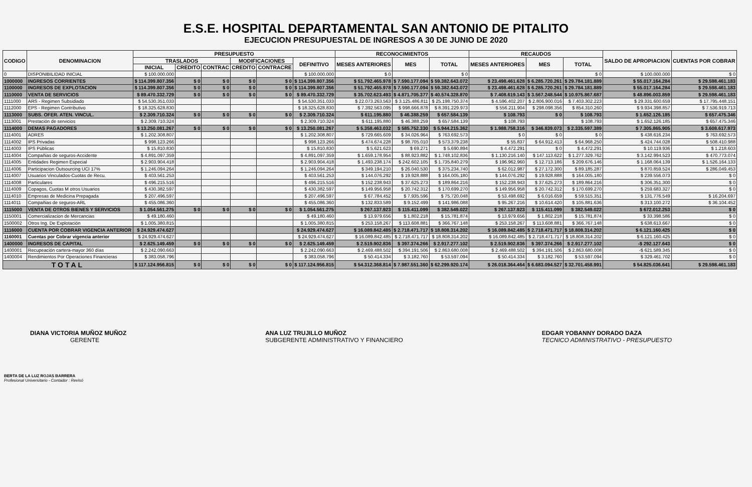E.S.E. HOSPITAL DEPARTAMENTAL SAN ANTONIO DE PITALITO
EJECUCION PRESUPUESTAL DE INGRESOS A 30 DE JUNIO DE 2020
| CODIGO | DENOMINACION | PRESUPUESTO | | | | | | RECONOCIMIENTOS | | | RECAUDOS | | | SALDO DE APROPIACION | CUENTAS POR COBRAR |
| --- | --- | --- | --- | --- | --- | --- | --- | --- | --- | --- | --- | --- | --- | --- | --- |
| | | TRASLADOS | | | MODIFICACIONES | | DEFINITIVO | MESES ANTERIORES | MES | TOTAL | MESES ANTERIORES | MES | TOTAL | | |
| | | INICIAL | CREDITO | CONTRAC | CREDITO | CONTRACRE | | | | | | | | | |
| 0 | DISPONIBILIDAD INICIAL | $ 100.000.000 | | | | | $ 100.000.000 | $ 0 | | $ 0 | | | $ 0 | $ 100.000.000 | $ 0 |
| 1000000 | INGRESOS CORRIENTES | $ 114.399.807.356 | $ 0 | $ 0 | $ 0 | $ 0 | $ 114.399.807.356 | $ 51.792.465.978 | $ 7.590.177.094 | $ 59.382.643.072 | $ 23.498.461.628 | $ 6.285.720.261 | $ 29.784.181.889 | $ 55.017.164.284 | $ 29.598.461.183 |
| 1100000 | INGRESOS DE EXPLOTACION | $ 114.399.807.356 | $ 0 | $ 0 | $ 0 | $ 0 | $ 114.399.807.356 | $ 51.792.465.978 | $ 7.590.177.094 | $ 59.382.643.072 | $ 23.498.461.628 | $ 6.285.720.261 | $ 29.784.181.889 | $ 55.017.164.284 | $ 29.598.461.183 |
| 1110000 | VENTA DE SERVICIOS | $ 89.470.332.729 | $ 0 | $ 0 | $ 0 | $ 0 | $ 89.470.332.729 | $ 35.702.623.493 | $ 4.871.705.377 | $ 40.574.328.870 | $ 7.408.619.143 | $ 3.567.248.544 | $ 10.975.867.687 | $ 48.896.003.859 | $ 29.598.461.183 |
| 1111000 | ARS - Regimen Subsidiado | $ 54.530.351.033 | | | | | $ 54.530.351.033 | $ 22.073.263.563 | $ 3.125.486.811 | $ 25.198.750.374 | $ 4.596.402.207 | $ 2.806.900.016 | $ 7.403.302.223 | $ 29.331.600.659 | $ 17.795.448.151 |
| 1112000 | EPS - Regimen Contributivo | $ 18.325.628.830 | | | | | $ 18.325.628.830 | $ 7.392.563.095 | $ 998.666.878 | $ 8.391.229.973 | $ 556.211.904 | $ 298.098.356 | $ 854.310.260 | $ 9.934.398.857 | $ 7.536.919.713 |
| 1113000 | SUBS. OFER. ATEN. VINCUL. | $ 2.309.710.324 | $ 0 | $ 0 | $ 0 | $ 0 | $ 2.309.710.324 | $ 611.195.880 | $ 46.388.259 | $ 657.584.139 | $ 108.793 | $ 0 | $ 108.793 | $ 1.652.126.185 | $ 657.475.346 |
| 1113001 | Prestación de servicios | $ 2.309.710.324 | | | | | $ 2.309.710.324 | $ 611.195.880 | $ 46.388.259 | $ 657.584.139 | $ 108.793 | | $ 108.793 | $ 1.652.126.185 | $ 657.475.346 |
| 1114000 | DEMAS PAGADORES | $ 13.250.081.267 | $ 0 | $ 0 | $ 0 | $ 0 | $ 13.250.081.267 | $ 5.358.463.032 | $ 585.752.330 | $ 5.944.215.362 | $ 1.988.758.316 | $ 346.839.073 | $ 2.335.597.389 | $ 7.305.865.905 | $ 3.608.617.973 |
| 1114001 | ADRES | $ 1.202.308.807 | | | | | $ 1.202.308.807 | $ 729.665.609 | $ 34.026.964 | $ 763.692.573 | $ 0 | $ 0 | $ 0 | $ 438.616.234 | $ 763.692.573 |
| 1114002 | IPS Privadas | $ 998.123.266 | | | | | $ 998.123.266 | $ 474.674.228 | $ 98.705.010 | $ 573.379.238 | $ 55.837 | $ 64.912.413 | $ 64.968.250 | $ 424.744.028 | $ 508.410.988 |
| 1114003 | IPS Públicas | $ 15.810.830 | | | | | $ 15.810.830 | $ 5.621.623 | $ 69.271 | $ 5.690.894 | $ 4.472.291 | $ 0 | $ 4.472.291 | $ 10.119.936 | $ 1.218.603 |
| 1114004 | Compañias de seguros-Accidente | $ 4.891.097.359 | | | | | $ 4.891.097.359 | $ 1.659.178.954 | $ 88.923.882 | $ 1.748.102.836 | $ 1.130.216.140 | $ 147.113.622 | $ 1.277.329.762 | $ 3.142.994.523 | $ 470.773.074 |
| 1114005 | Entidades Regimen Especial | $ 2.903.904.418 | | | | | $ 2.903.904.418 | $ 1.493.238.174 | $ 242.602.105 | $ 1.735.840.279 | $ 196.962.960 | $ 12.713.186 | $ 209.676.146 | $ 1.168.064.139 | $ 1.526.164.133 |
| 1114006 | Participacion Outsourcing UCI 17% | $ 1.246.094.264 | | | | | $ 1.246.094.264 | $ 349.194.210 | $ 26.040.530 | $ 375.234.740 | $ 62.012.987 | $ 27.172.300 | $ 89.185.287 | $ 870.859.524 | $ 286.049.453 |
| 1114007 | Usuarios Vinculados-Cuotas de Recu. | $ 403.561.253 | | | | | $ 403.561.253 | $ 144.076.292 | $ 19.928.888 | $ 164.005.180 | $ 144.076.292 | $ 19.928.888 | $ 164.005.180 | $ 239.556.073 | $ 0 |
| 1114008 | Particulares | $ 496.215.516 | | | | | $ 496.215.516 | $ 152.238.943 | $ 37.625.273 | $ 189.864.216 | $ 152.238.943 | $ 37.625.273 | $ 189.864.216 | $ 306.351.300 | $ 0 |
| 1114009 | Copagos, Cuotas M otros Usuarios | $ 430.382.597 | | | | | $ 430.382.597 | $ 149.956.958 | $ 20.742.312 | $ 170.699.270 | $ 149.956.958 | $ 20.742.312 | $ 170.699.270 | $ 259.683.327 | $ 0 |
| 1114010 | Empresas de Medicina Prepagada | $ 207.496.597 | | | | | $ 207.496.597 | $ 67.784.452 | $ 7.935.596 | $ 75.720.048 | $ 53.498.692 | $ 6.016.659 | $ 59.515.351 | $ 131.776.549 | $ 16.204.697 |
| 1114011 | Compañias de seguros-ARL | $ 455.086.360 | | | | | $ 455.086.360 | $ 132.833.589 | $ 9.152.499 | $ 141.986.088 | $ 95.267.216 | $ 10.614.420 | $ 105.881.636 | $ 313.100.272 | $ 36.104.452 |
| 1115000 | VENTA DE OTROS BIENES Y SERVICIOS | $ 1.054.561.275 | $ 0 | $ 0 | $ 0 | $ 0 | $ 1.054.561.275 | $ 267.137.923 | $ 115.411.099 | $ 382.549.022 | $ 267.137.923 | $ 115.411.099 | $ 382.549.022 | $ 672.012.253 | $ 0 |
| 1150001 | Comercializacion de Mercancias | $ 49.180.460 | | | | | $ 49.180.460 | $ 13.979.656 | $ 1.802.218 | $ 15.781.874 | $ 13.979.656 | $ 1.802.218 | $ 15.781.874 | $ 33.398.586 | $ 0 |
| 1500002 | Otros Ing. De Explotación | $ 1.005.380.815 | | | | | $ 1.005.380.815 | $ 253.158.267 | $ 113.608.881 | $ 366.767.148 | $ 253.158.267 | $ 113.608.881 | $ 366.767.148 | $ 638.613.667 | $ 0 |
| 1116000 | CUENTA POR COBRAR VIGENCIA ANTERIOR | $ 24.929.474.627 | | | | | $ 24.929.474.627 | $ 16.089.842.485 | $ 2.718.471.717 | $ 18.808.314.202 | $ 16.089.842.485 | $ 2.718.471.717 | $ 18.808.314.202 | $ 6.121.160.425 | $ 0 |
| 1160001 | Cuentas por Cobrar vigencia anterior | $ 24.929.474.627 | | | | | $ 24.929.474.627 | $ 16.089.842.485 | $ 2.718.471.717 | $ 18.808.314.202 | $ 16.089.842.485 | $ 2.718.471.717 | $ 18.808.314.202 | $ 6.121.160.425 | $ 0 |
| 1400000 | INGRESOS DE CAPITAL | $ 2.625.149.459 | $ 0 | $ 0 | $ 0 | $ 0 | $ 2.625.149.459 | $ 2.519.902.836 | $ 397.374.266 | $ 2.917.277.102 | $ 2.519.902.836 | $ 397.374.266 | $ 2.917.277.102 | -$ 292.127.643 | $ 0 |
| 1400001 | Recupeación cartera-mayor 360 días | $ 2.242.090.663 | | | | | $ 2.242.090.663 | $ 2.469.488.502 | $ 394.191.506 | $ 2.863.680.008 | $ 2.469.488.502 | $ 394.191.506 | $ 2.863.680.008 | -$ 621.589.345 | $ 0 |
| 1400004 | Rendimientos Por Operaciones Financieras | $ 383.058.796 | | | | | $ 383.058.796 | $ 50.414.334 | $ 3.182.760 | $ 53.597.094 | $ 50.414.334 | $ 3.182.760 | $ 53.597.094 | $ 329.461.702 | $ 0 |
| TOTAL | | $ 117.124.956.815 | $ 0 | $ 0 | $ 0 | $ 0 | $ 117.124.956.815 | $ 54.312.368.814 | $ 7.987.551.360 | $ 62.299.920.174 | $ 26.018.364.464 | $ 6.683.094.527 | $ 32.701.458.991 | $ 54.825.036.641 | $ 29.598.461.183 |
DIANA VICTORIA MUÑOZ MUÑOZ
GERENTE
ANA LUZ TRUJILLO MUÑOZ
SUBGERENTE ADMINISTRATIVO Y FINANCIERO
EDGAR YOBANNY DORADO DAZA
TECNICO ADMINISTRATIVO - PRESUPUESTO
BERTA DE LA LUZ ROJAS BARRERA
Profesional Universitario - Contador : Revisó